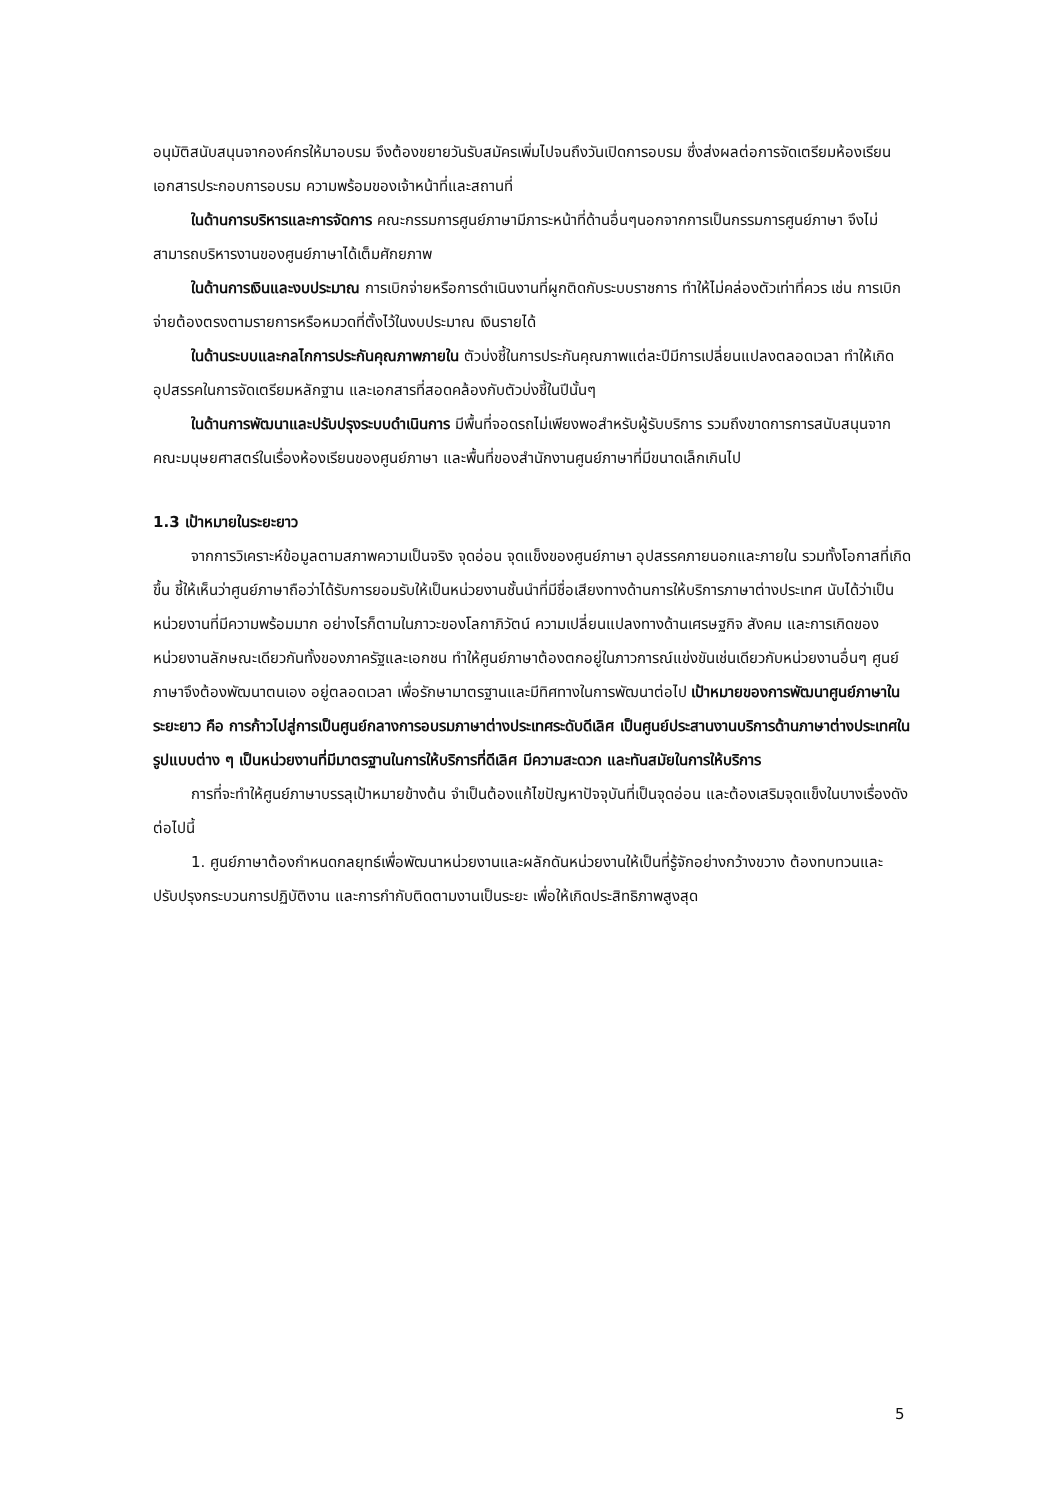อนุมัติสนับสนุนจากองค์กรให้มาอบรม จึงต้องขยายวันรับสมัครเพิ่มไปจนถึงวันเปิดการอบรม ซึ่งส่งผลต่อการจัดเตรียมห้องเรียน เอกสารประกอบการอบรม ความพร้อมของเจ้าหน้าที่และสถานที่
ในด้านการบริหารและการจัดการ คณะกรรมการศูนย์ภาษามีภาระหน้าที่ด้านอื่นๆนอกจากการเป็นกรรมการศูนย์ภาษา จึงไม่สามารถบริหารงานของศูนย์ภาษาได้เต็มศักยภาพ
ในด้านการเงินและงบประมาณ การเบิกจ่ายหรือการดำเนินงานที่ผูกติดกับระบบราชการ ทำให้ไม่คล่องตัวเท่าที่ควร เช่น การเบิกจ่ายต้องตรงตามรายการหรือหมวดที่ตั้งไว้ในงบประมาณ เงินรายได้
ในด้านระบบและกลไกการประกันคุณภาพภายใน ตัวบ่งชี้ในการประกันคุณภาพแต่ละปีมีการเปลี่ยนแปลงตลอดเวลา ทำให้เกิดอุปสรรคในการจัดเตรียมหลักฐาน และเอกสารที่สอดคล้องกับตัวบ่งชี้ในปีนั้นๆ
ในด้านการพัฒนาและปรับปรุงระบบดำเนินการ มีพื้นที่จอดรถไม่เพียงพอสำหรับผู้รับบริการ รวมถึงขาดการการสนับสนุนจากคณะมนุษยศาสตร์ในเรื่องห้องเรียนของศูนย์ภาษา และพื้นที่ของสำนักงานศูนย์ภาษาที่มีขนาดเล็กเกินไป
1.3 เป้าหมายในระยะยาว
จากการวิเคราะห์ข้อมูลตามสภาพความเป็นจริง จุดอ่อน จุดแข็งของศูนย์ภาษา อุปสรรคภายนอกและภายใน รวมทั้งโอกาสที่เกิดขึ้น ชี้ให้เห็นว่าศูนย์ภาษาถือว่าได้รับการยอมรับให้เป็นหน่วยงานชั้นนำที่มีชื่อเสียงทางด้านการให้บริการภาษาต่างประเทศ นับได้ว่าเป็นหน่วยงานที่มีความพร้อมมาก อย่างไรก็ตามในภาวะของโลกาภิวัตน์ ความเปลี่ยนแปลงทางด้านเศรษฐกิจ สังคม และการเกิดของหน่วยงานลักษณะเดียวกันทั้งของภาครัฐและเอกชน ทำให้ศูนย์ภาษาต้องตกอยู่ในภาวการณ์แข่งขันเช่นเดียวกับหน่วยงานอื่นๆ ศูนย์ภาษาจึงต้องพัฒนาตนเอง อยู่ตลอดเวลา เพื่อรักษามาตรฐานและมีทิศทางในการพัฒนาต่อไป เป้าหมายของการพัฒนาศูนย์ภาษาในระยะยาว คือ การก้าวไปสู่การเป็นศูนย์กลางการอบรมภาษาต่างประเทศระดับดีเลิศ เป็นศูนย์ประสานงานบริการด้านภาษาต่างประเทศในรูปแบบต่าง ๆ เป็นหน่วยงานที่มีมาตรฐานในการให้บริการที่ดีเลิศ มีความสะดวก และทันสมัยในการให้บริการ
การที่จะทำให้ศูนย์ภาษาบรรลุเป้าหมายข้างต้น จำเป็นต้องแก้ไขปัญหาปัจจุบันที่เป็นจุดอ่อน และต้องเสริมจุดแข็งในบางเรื่องดังต่อไปนี้
1. ศูนย์ภาษาต้องกำหนดกลยุทธ์เพื่อพัฒนาหน่วยงานและผลักดันหน่วยงานให้เป็นที่รู้จักอย่างกว้างขวาง ต้องทบทวนและปรับปรุงกระบวนการปฏิบัติงาน และการกำกับติดตามงานเป็นระยะ เพื่อให้เกิดประสิทธิภาพสูงสุด
5